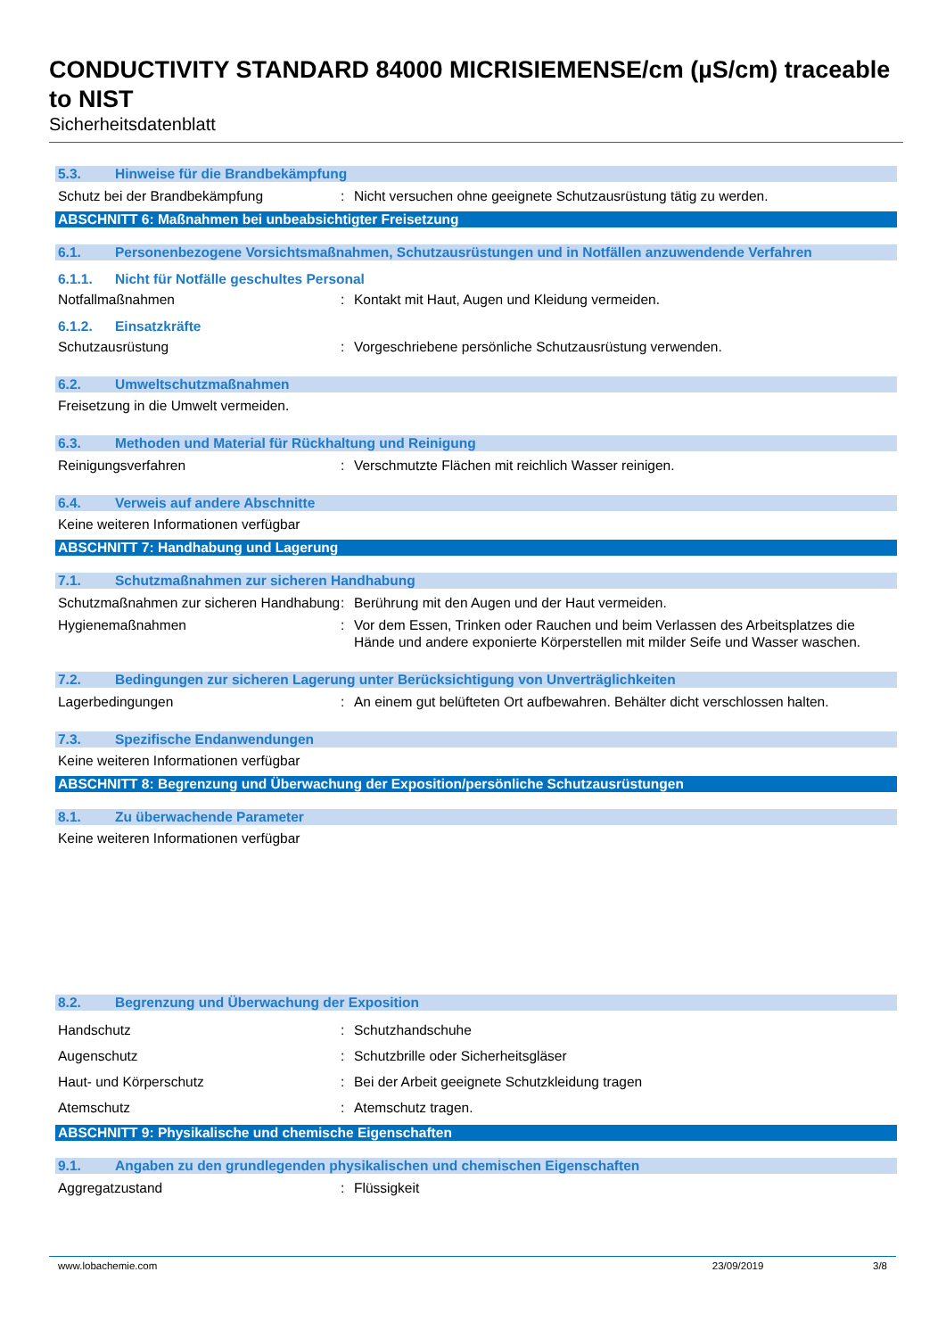CONDUCTIVITY STANDARD 84000 MICRISIEMENSE/cm (µS/cm) traceable to NIST
Sicherheitsdatenblatt
5.3. Hinweise für die Brandbekämpfung
Schutz bei der Brandbekämpfung: Nicht versuchen ohne geeignete Schutzausrüstung tätig zu werden.
ABSCHNITT 6: Maßnahmen bei unbeabsichtigter Freisetzung
6.1. Personenbezogene Vorsichtsmaßnahmen, Schutzausrüstungen und in Notfällen anzuwendende Verfahren
6.1.1. Nicht für Notfälle geschultes Personal
Notfallmaßnahmen: Kontakt mit Haut, Augen und Kleidung vermeiden.
6.1.2. Einsatzkräfte
Schutzausrüstung: Vorgeschriebene persönliche Schutzausrüstung verwenden.
6.2. Umweltschutzmaßnahmen
Freisetzung in die Umwelt vermeiden.
6.3. Methoden und Material für Rückhaltung und Reinigung
Reinigungsverfahren: Verschmutzte Flächen mit reichlich Wasser reinigen.
6.4. Verweis auf andere Abschnitte
Keine weiteren Informationen verfügbar
ABSCHNITT 7: Handhabung und Lagerung
7.1. Schutzmaßnahmen zur sicheren Handhabung
Schutzmaßnahmen zur sicheren Handhabung: Berührung mit den Augen und der Haut vermeiden.
Hygienemaßnahmen: Vor dem Essen, Trinken oder Rauchen und beim Verlassen des Arbeitsplatzes die Hände und andere exponierte Körperstellen mit milder Seife und Wasser waschen.
7.2. Bedingungen zur sicheren Lagerung unter Berücksichtigung von Unverträglichkeiten
Lagerbedingungen: An einem gut belüfteten Ort aufbewahren. Behälter dicht verschlossen halten.
7.3. Spezifische Endanwendungen
Keine weiteren Informationen verfügbar
ABSCHNITT 8: Begrenzung und Überwachung der Exposition/persönliche Schutzausrüstungen
8.1. Zu überwachende Parameter
Keine weiteren Informationen verfügbar
8.2. Begrenzung und Überwachung der Exposition
Handschutz: Schutzhandschuhe
Augenschutz: Schutzbrille oder Sicherheitsgläser
Haut- und Körperschutz: Bei der Arbeit geeignete Schutzkleidung tragen
Atemschutz: Atemschutz tragen.
ABSCHNITT 9: Physikalische und chemische Eigenschaften
9.1. Angaben zu den grundlegenden physikalischen und chemischen Eigenschaften
Aggregatzustand: Flüssigkeit
www.lobachemie.com 23/09/2019 3/8